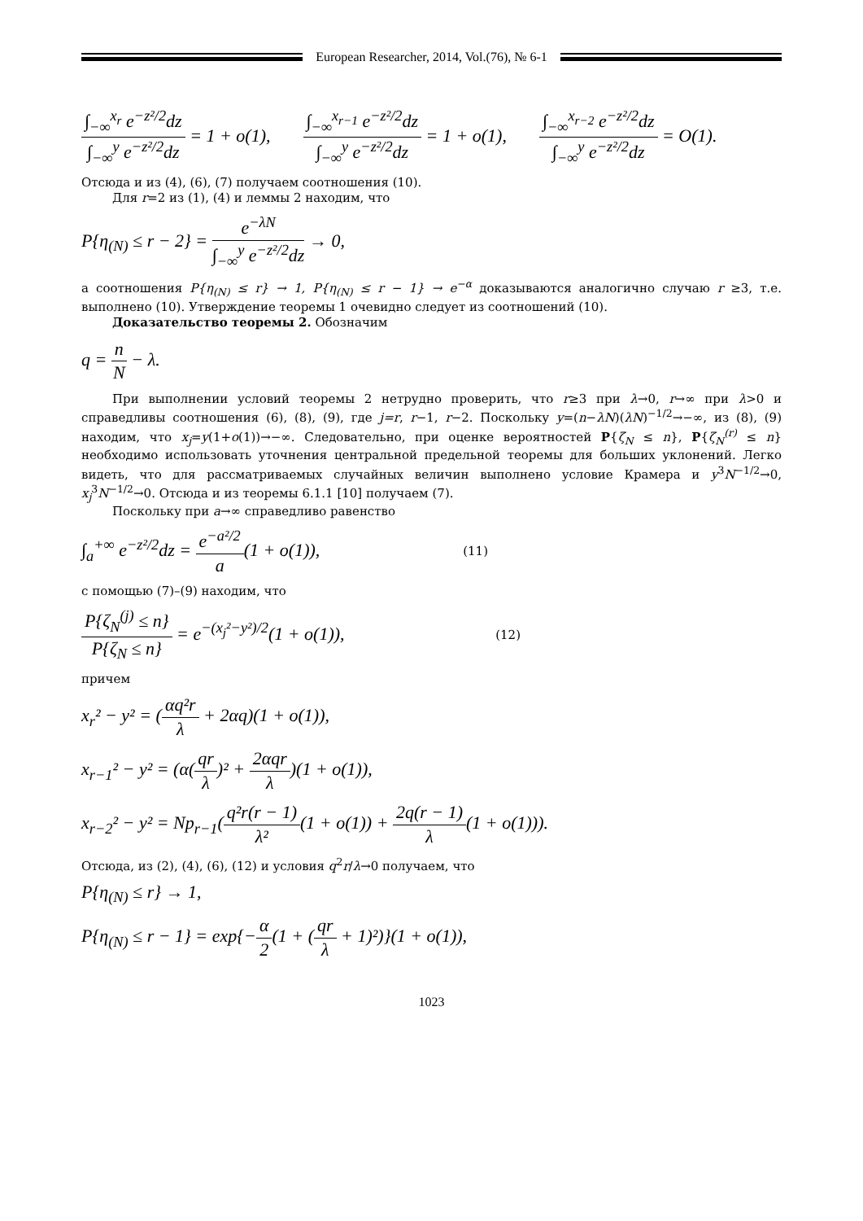European Researcher, 2014, Vol.(76), № 6-1
∫<sub>−∞</sub><sup>x<sub>r</sub></sup> e<sup>−z²/2</sup>dz ∫<sub>−∞</sub><sup>y</sup> e<sup>−z²/2</sup>dz = 1 + o(1), ∫<sub>−∞</sub><sup>x<sub>r−1</sub></sup> e<sup>−z²/2</sup>dz ∫<sub>−∞</sub><sup>y</sup> e<sup>−z²/2</sup>dz = 1 + o(1), ∫<sub>−∞</sub><sup>x<sub>r−2</sub></sup> e<sup>−z²/2</sup>dz ∫<sub>−∞</sub><sup>y</sup> e<sup>−z²/2</sup>dz = O(1).
Отсюда и из (4), (6), (7) получаем соотношения (10).
Для r=2 из (1), (4) и леммы 2 находим, что
P{η<sub>(N)</sub> ≤ r − 2} = e<sup>−λN</sup> ∫<sub>−∞</sub><sup>y</sup> e<sup>−z²/2</sup>dz → 0,
а соотношения P{η<sub>(N)</sub> ≤ r} → 1, P{η<sub>(N)</sub> ≤ r − 1} → e<sup>−α</sup> доказываются аналогично случаю r ≥3, т.е. выполнено (10). Утверждение теоремы 1 очевидно следует из соотношений (10).
Доказательство теоремы 2. Обозначим
q = n N − λ.
При выполнении условий теоремы 2 нетрудно проверить, что r≥3 при λ→0, r→∞ при λ>0 и справедливы соотношения (6), (8), (9), где j=r, r−1, r−2. Поскольку y=(n−λN)(λN)<sup>−1/2</sup>→−∞, из (8), (9) находим, что x<sub>j</sub>=y(1+o(1))→−∞. Следовательно, при оценке вероятностей P{ζ<sub>N</sub> ≤ n}, P{ζ<sub>N</sub><sup>(r)</sup> ≤ n} необходимо использовать уточнения центральной предельной теоремы для больших уклонений. Легко видеть, что для рассматриваемых случайных величин выполнено условие Крамера и y<sup>3</sup>N<sup>−1/2</sup>→0, x<sub>j</sub><sup>3</sup>N<sup>−1/2</sup>→0. Отсюда и из теоремы 6.1.1 [10] получаем (7).
Поскольку при a→∞ справедливо равенство
∫<sub>a</sub><sup>+∞</sup> e<sup>−z²/2</sup>dz = e<sup>−a²/2</sup> a(1 + o(1)), (11)
с помощью (7)–(9) находим, что
P{ζ<sub>N</sub><sup>(j)</sup> ≤ n} P{ζ<sub>N</sub> ≤ n} = e<sup>−(x<sub>j</sub>²−y²)/2</sup>(1 + o(1)), (12)
причем
x<sub>r</sub>² − y² = (αq²r λ + 2αq)(1 + o(1)),
x<sub>r−1</sub>² − y² = (α(qr λ)² + 2αqr λ)(1 + o(1)),
x<sub>r−2</sub>² − y² = Np<sub>r−1</sub>(q²r(r − 1) λ²(1 + o(1)) + 2q(r − 1) λ(1 + o(1))).
Отсюда, из (2), (4), (6), (12) и условия q<sup>2</sup>r/λ→0 получаем, что
P{η<sub>(N)</sub> ≤ r} → 1,
P{η<sub>(N)</sub> ≤ r − 1} = exp{−α 2(1 + (qr λ + 1)²)}(1 + o(1)),
1023